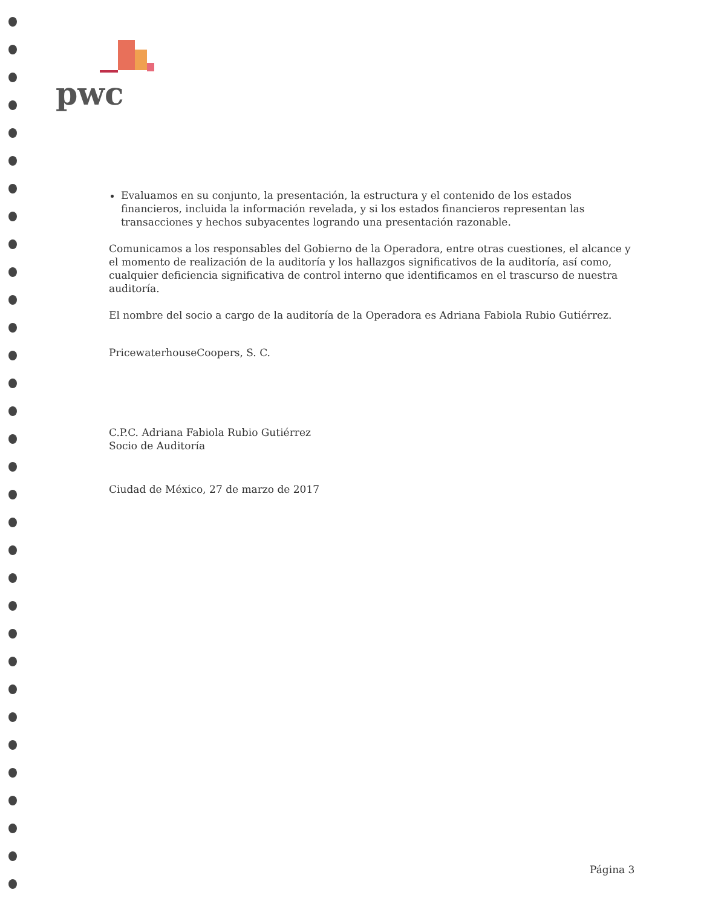pwc
Evaluamos en su conjunto, la presentación, la estructura y el contenido de los estados financieros, incluida la información revelada, y si los estados financieros representan las transacciones y hechos subyacentes logrando una presentación razonable.
Comunicamos a los responsables del Gobierno de la Operadora, entre otras cuestiones, el alcance y el momento de realización de la auditoría y los hallazgos significativos de la auditoría, así como, cualquier deficiencia significativa de control interno que identificamos en el trascurso de nuestra auditoría.
El nombre del socio a cargo de la auditoría de la Operadora es Adriana Fabiola Rubio Gutiérrez.
PricewaterhouseCoopers, S. C.
C.P.C. Adriana Fabiola Rubio Gutiérrez
Socio de Auditoría
Ciudad de México, 27 de marzo de 2017
Página 3